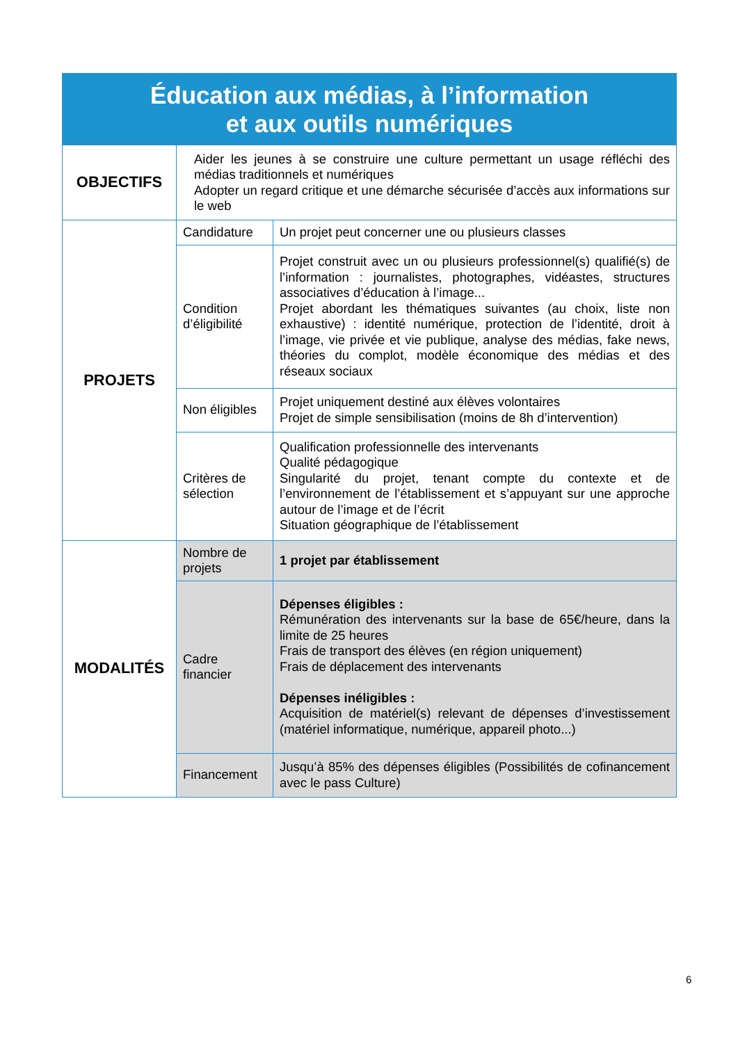| Éducation aux médias, à l’information et aux outils numériques | | |
| --- | --- | --- |
| OBJECTIFS | Aider les jeunes à se construire une culture permettant un usage réfléchi des médias traditionnels et numériques Adopter un regard critique et une démarche sécurisée d’accès aux informations sur le web | |
| PROJETS | Candidature | Un projet peut concerner une ou plusieurs classes |
| | Condition d’éligibilité | Projet construit avec un ou plusieurs professionnel(s) qualifié(s) de l’information : journalistes, photographes, vidéastes, structures associatives d’éducation à l’image... Projet abordant les thématiques suivantes (au choix, liste non exhaustive) : identité numérique, protection de l’identité, droit à l’image, vie privée et vie publique, analyse des médias, fake news, théories du complot, modèle économique des médias et des réseaux sociaux |
| | Non éligibles | Projet uniquement destiné aux élèves volontaires Projet de simple sensibilisation (moins de 8h d’intervention) |
| | Critères de sélection | Qualification professionnelle des intervenants Qualité pédagogique Singularité du projet, tenant compte du contexte et de l’environnement de l’établissement et s’appuyant sur une approche autour de l’image et de l’écrit Situation géographique de l’établissement |
| MODALITÉS | Nombre de projets | 1 projet par établissement |
| | Cadre financier | Dépenses éligibles : Rémunération des intervenants sur la base de 65€/heure, dans la limite de 25 heures Frais de transport des élèves (en région uniquement) Frais de déplacement des intervenants Dépenses inéligibles : Acquisition de matériel(s) relevant de dépenses d’investissement (matériel informatique, numérique, appareil photo...) |
| | Financement | Jusqu’à 85% des dépenses éligibles (Possibilités de cofinancement avec le pass Culture) |
6